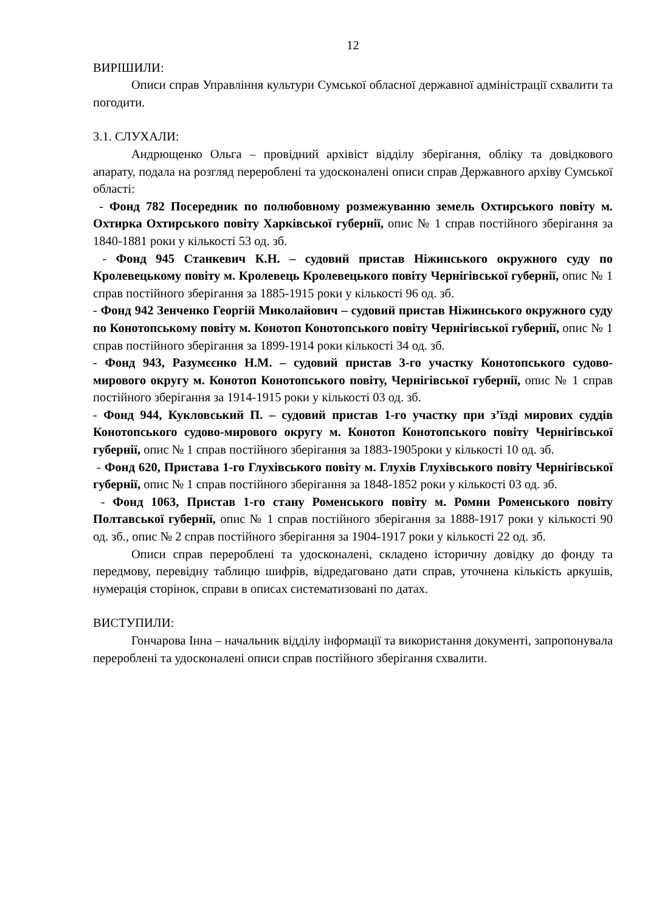12
ВИРІШИЛИ:
Описи справ Управління культури Сумської обласної державної адміністрації схвалити та погодити.
3.1. СЛУХАЛИ:
Андрющенко Ольга – провідний архівіст відділу зберігання, обліку та довідкового апарату, подала на розгляд перероблені та удосконалені описи справ Державного архіву Сумської області:
- Фонд 782 Посередник по полюбовному розмежуванню земель Охтирського повіту м. Охтирка Охтирського повіту Харківської губернії, опис № 1 справ постійного зберігання за 1840-1881 роки у кількості 53 од. зб.
- Фонд 945 Станкевич К.Н. – судовий пристав Ніжинського окружного суду по Кролевецькому повіту м. Кролевець Кролевецького повіту Чернігівської губернії, опис № 1 справ постійного зберігання за 1885-1915 роки у кількості 96 од. зб.
- Фонд 942 Зенченко Георгій Миколайович – судовий пристав Ніжинського окружного суду по Конотопському повіту м. Конотоп Конотопського повіту Чернігівської губернії, опис № 1 справ постійного зберігання за 1899-1914 роки кількості 34 од. зб.
- Фонд 943, Разумєєнко Н.М. – судовий пристав 3-го участку Конотопського судово-мирового округу м. Конотоп Конотопського повіту, Чернігівської губернії, опис № 1 справ постійного зберігання за 1914-1915 роки у кількості 03 од. зб.
- Фонд 944, Кукловський П. – судовий пристав 1-го участку при з’їзді мирових суддів Конотопського судово-мирового округу м. Конотоп Конотопського повіту Чернігівської губернії, опис № 1 справ постійного зберігання за 1883-1905роки у кількості 10 од. зб.
- Фонд 620, Пристава 1-го Глухівського повіту м. Глухів Глухівського повіту Чернігівської губернії, опис № 1 справ постійного зберігання за 1848-1852 роки у кількості 03 од. зб.
- Фонд 1063, Пристав 1-го стану Роменського повіту м. Ромни Роменського повіту Полтавської губернії, опис № 1 справ постійного зберігання за 1888-1917 роки у кількості 90 од. зб., опис № 2 справ постійного зберігання за 1904-1917 роки у кількості 22 од. зб.
Описи справ перероблені та удосконалені, складено історичну довідку до фонду та передмову, перевідну таблицю шифрів, відредаговано дати справ, уточнена кількість аркушів, нумерація сторінок, справи в описах систематизовані по датах.
ВИСТУПИЛИ:
Гончарова Інна – начальник відділу інформації та використання документі, запропонувала перероблені та удосконалені описи справ постійного зберігання схвалити.